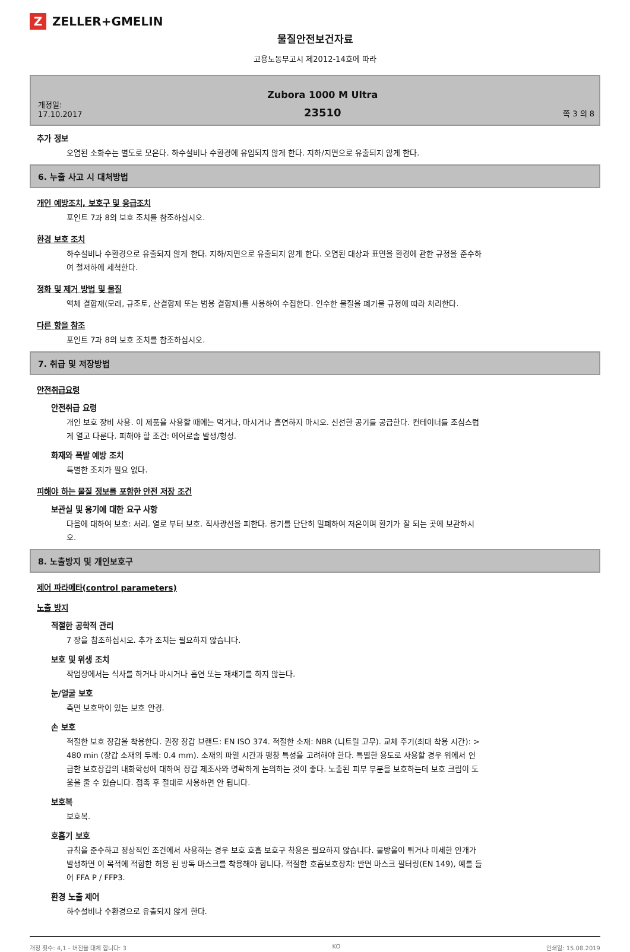Z ZELLER+GMELIN
물질안전보건자료
고용노동부고시 제2012-14호에 따라
개정일:
17.10.2017
Zubora 1000 M Ultra
23510
쪽 3 의 8
추가 정보
오염된 소화수는 별도로 모은다. 하수설비나 수환경에 유입되지 않게 한다. 지하/지면으로 유출되지 않게 한다.
6. 누출 사고 시 대처방법
개인 예방조치, 보호구 및 응급조치
포인트 7과 8의 보호 조치를 참조하십시오.
환경 보호 조치
하수설비나 수환경으로 유출되지 않게 한다. 지하/지면으로 유출되지 않게 한다. 오염된 대상과 표면을 환경에 관한 규정을 준수하여 철저하에 세척한다.
정화 및 제거 방법 및 물질
액체 결합재(모래, 규조토, 산결합제 또는 범용 결합제)를 사용하여 수집한다. 인수한 물질을 폐기물 규정에 따라 처리한다.
다른 항을 참조
포인트 7과 8의 보호 조치를 참조하십시오.
7. 취급 및 저장방법
안전취급요령
안전취급 요령
개인 보호 장비 사용. 이 제품을 사용할 때에는 먹거나, 마시거나 흡연하지 마시오. 신선한 공기를 공급한다. 컨테이너를 조심스럽게 열고 다룬다. 피해야 할 조건: 에어로솔 발생/형성.
화재와 폭발 예방 조치
특별한 조치가 필요 없다.
피해야 하는 물질 정보를 포함한 안전 저장 조건
보관실 및 용기에 대한 요구 사항
다음에 대하여 보호: 서리. 열로 부터 보호. 직사광선을 피한다. 용기를 단단히 밀폐하여 저온이며 환기가 잘 되는 곳에 보관하시오.
8. 노출방지 및 개인보호구
제어 파라메타(control parameters)
노출 방지
적절한 공학적 관리
7 장을 참조하십시오. 추가 조치는 필요하지 않습니다.
보호 및 위생 조치
작업장에서는 식사를 하거나 마시거나 흡연 또는 재채기를 하지 않는다.
눈/얼굴 보호
측면 보호막이 있는 보호 안경.
손 보호
적절한 보호 장갑을 착용한다. 권장 장갑 브랜드: EN ISO 374. 적절한 소재: NBR (니트릴 고무). 교체 주기(최대 착용 시간): > 480 min (장갑 소재의 두께: 0.4 mm). 소재의 파열 시간과 팽창 특성을 고려해야 한다. 특별한 용도로 사용할 경우 위에서 언급한 보호장갑의 내화학성에 대하여 장갑 제조사와 명확하게 논의하는 것이 좋다. 노출된 피부 부분을 보호하는데 보호 크림이 도움을 줄 수 있습니다. 접촉 후 절대로 사용하면 안 됩니다.
보호복
보호복.
호흡기 보호
규칙을 준수하고 정상적인 조건에서 사용하는 경우 보호 호흡 보호구 착용은 필요하지 않습니다. 물방울이 튀거나 미세한 안개가 발생하면 이 목적에 적합한 허용 된 방독 마스크를 착용해야 합니다. 적절한 호흡보호장치: 반면 마스크 필터링(EN 149), 예를 들어 FFA P / FFP3.
환경 노출 제어
하수설비나 수환경으로 유출되지 않게 한다.
개정 횟수: 4,1 - 버전을 대체 합니다: 3 KO 인쇄일: 15.08.2019